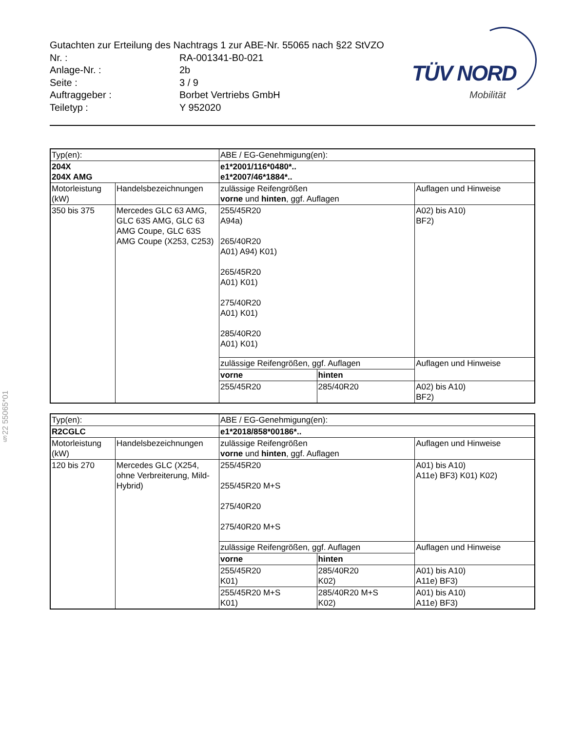Gutachten zur Erteilung des Nachtrags 1 zur ABE-Nr. 55065 nach §22 StVZO
Nr. : RA-001341-B0-021
Anlage-Nr. : 2b
Seite : 3 / 9
Auftraggeber : Borbet Vertriebs GmbH
Teiletyp : Y 952020
TÜV NORD
Mobilität
§22 55065*01
| Typ(en): | | ABE / EG-Genehmigung(en): | | |
| 204X 204X AMG | | e1*2001/116*0480*.. e1*2007/46*1884*.. | | |
| Motorleistung (kW) | Handelsbezeichnungen | zulässige Reifengrößen vorne und hinten , ggf. Auflagen | | Auflagen und Hinweise |
| 350 bis 375 | Mercedes GLC 63 AMG, GLC 63S AMG, GLC 63 AMG Coupe, GLC 63S AMG Coupe (X253, C253) | 255/45R20 A94a) 265/40R20 A01) A94) K01) 265/45R20 A01) K01) 275/40R20 A01) K01) 285/40R20 A01) K01) | | A02) bis A10) BF2) |
| | | zulässige Reifengrößen, ggf. Auflagen | | Auflagen und Hinweise |
| | | vorne | hinten | |
| | | 255/45R20 | 285/40R20 | A02) bis A10) BF2) |
| Typ(en): | | ABE / EG-Genehmigung(en): | | |
| R2CGLC | | e1*2018/858*00186*.. | | |
| Motorleistung (kW) | Handelsbezeichnungen | zulässige Reifengrößen vorne und hinten , ggf. Auflagen | | Auflagen und Hinweise |
| 120 bis 270 | Mercedes GLC (X254, ohne Verbreiterung, Mild-Hybrid) | 255/45R20 255/45R20 M+S 275/40R20 275/40R20 M+S | | A01) bis A10) A11e) BF3) K01) K02) |
| | | zulässige Reifengrößen, ggf. Auflagen | | Auflagen und Hinweise |
| | | vorne | hinten | |
| | | 255/45R20 K01) | 285/40R20 K02) | A01) bis A10) A11e) BF3) |
| | | 255/45R20 M+S K01) | 285/40R20 M+S K02) | A01) bis A10) A11e) BF3) |